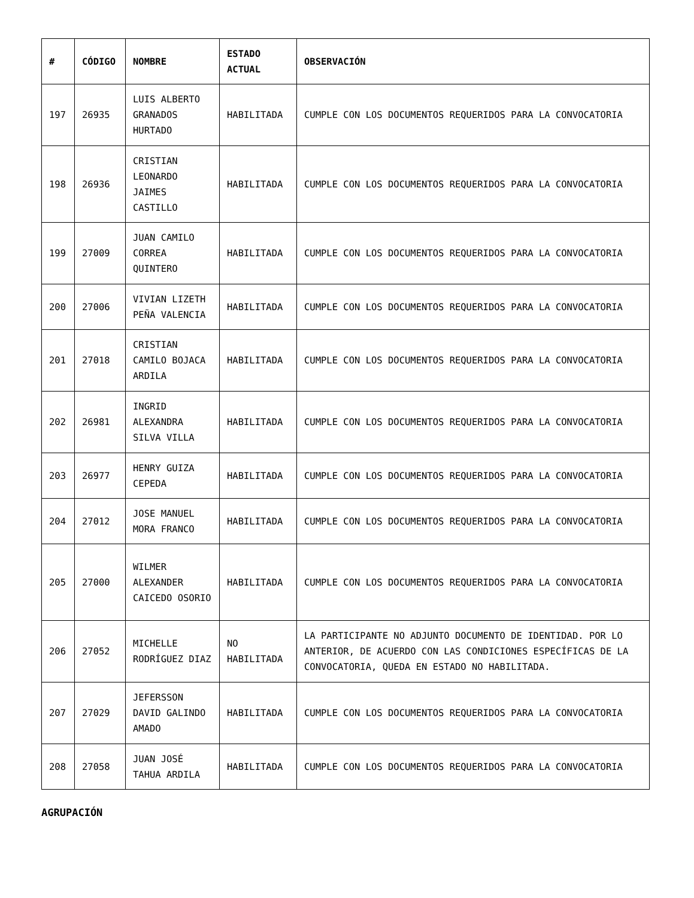| # | CÓDIGO | NOMBRE | ESTADO ACTUAL | OBSERVACIÓN |
| --- | --- | --- | --- | --- |
| 197 | 26935 | LUIS ALBERTO GRANADOS HURTADO | HABILITADA | CUMPLE CON LOS DOCUMENTOS REQUERIDOS PARA LA CONVOCATORIA |
| 198 | 26936 | CRISTIAN LEONARDO JAIMES CASTILLO | HABILITADA | CUMPLE CON LOS DOCUMENTOS REQUERIDOS PARA LA CONVOCATORIA |
| 199 | 27009 | JUAN CAMILO CORREA QUINTERO | HABILITADA | CUMPLE CON LOS DOCUMENTOS REQUERIDOS PARA LA CONVOCATORIA |
| 200 | 27006 | VIVIAN LIZETH PEÑA VALENCIA | HABILITADA | CUMPLE CON LOS DOCUMENTOS REQUERIDOS PARA LA CONVOCATORIA |
| 201 | 27018 | CRISTIAN CAMILO BOJACA ARDILA | HABILITADA | CUMPLE CON LOS DOCUMENTOS REQUERIDOS PARA LA CONVOCATORIA |
| 202 | 26981 | INGRID ALEXANDRA SILVA VILLA | HABILITADA | CUMPLE CON LOS DOCUMENTOS REQUERIDOS PARA LA CONVOCATORIA |
| 203 | 26977 | HENRY GUIZA CEPEDA | HABILITADA | CUMPLE CON LOS DOCUMENTOS REQUERIDOS PARA LA CONVOCATORIA |
| 204 | 27012 | JOSE MANUEL MORA FRANCO | HABILITADA | CUMPLE CON LOS DOCUMENTOS REQUERIDOS PARA LA CONVOCATORIA |
| 205 | 27000 | WILMER ALEXANDER CAICEDO OSORIO | HABILITADA | CUMPLE CON LOS DOCUMENTOS REQUERIDOS PARA LA CONVOCATORIA |
| 206 | 27052 | MICHELLE RODRÍGUEZ DIAZ | NO HABILITADA | LA PARTICIPANTE NO ADJUNTO DOCUMENTO DE IDENTIDAD. POR LO ANTERIOR, DE ACUERDO CON LAS CONDICIONES ESPECÍFICAS DE LA CONVOCATORIA, QUEDA EN ESTADO NO HABILITADA. |
| 207 | 27029 | JEFERSSON DAVID GALINDO AMADO | HABILITADA | CUMPLE CON LOS DOCUMENTOS REQUERIDOS PARA LA CONVOCATORIA |
| 208 | 27058 | JUAN JOSÉ TAHUA ARDILA | HABILITADA | CUMPLE CON LOS DOCUMENTOS REQUERIDOS PARA LA CONVOCATORIA |
AGRUPACIÓN